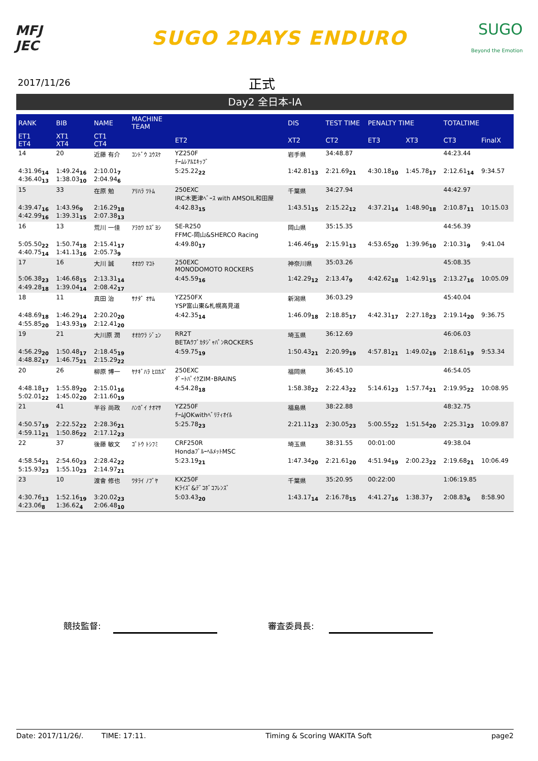MFJ
JEC
SUGO 2DAYS ENDURO
SUGO
Beyond the Emotion
2017/11/26 正式
Day2 全日本-IA
| RANK | BIB | NAME | MACHINE TEAM | | DIS | TEST TIME | | PENALTY TIME | | TOTALTIME | |
| --- | --- | --- | --- | --- | --- | --- | --- | --- | --- | --- | --- |
| ET1 ET4 | XT1 XT4 | CT1 CT4 | | ET2 | XT2 | CT2 | | ET3 | XT3 | CT3 | FinalX |
| 14 | 20 | 近藤 有介 | ｺﾝﾄﾞｳ ﾕｳｽｹ | YZ250F ﾁｰﾑﾚｱﾙｴｷｯﾌﾞ | 岩手県 | 34:48.87 | | | | 44:23.44 | |
| 4:31.96<sub>14</sub> 4:36.40<sub>13</sub> | 1:49.24<sub>16</sub> 1:38.03<sub>10</sub> | 2:10.01<sub>7</sub> 2:04.94<sub>6</sub> | | 5:25.22<sub>22</sub> | 1:42.81<sub>13</sub> | 2:21.69<sub>21</sub> | | 4:30.18<sub>10</sub> | 1:45.78<sub>17</sub> | 2:12.61<sub>14</sub> | 9:34.57 |
| 15 | 33 | 在原 勉 | ｱﾘﾊﾗ ﾂﾄﾑ | 250EXC IRC木更津ﾍﾞｰｽ with AMSOIL和田屋 | 千葉県 | 34:27.94 | | | | 44:42.97 | |
| 4:39.47<sub>16</sub> 4:42.99<sub>16</sub> | 1:43.96<sub>9</sub> 1:39.31<sub>15</sub> | 2:16.29<sub>18</sub> 2:07.38<sub>13</sub> | | 4:42.83<sub>15</sub> | 1:43.51<sub>15</sub> | 2:15.22<sub>12</sub> | | 4:37.21<sub>14</sub> | 1:48.90<sub>18</sub> | 2:10.87<sub>11</sub> | 10:15.03 |
| 16 | 13 | 荒川 一佳 | ｱﾗｶﾜ ｶｽﾞﾖｼ | SE-R250 FFMC-岡山&SHERCO Racing | 岡山県 | 35:15.35 | | | | 44:56.39 | |
| 5:05.50<sub>22</sub> 4:40.75<sub>14</sub> | 1:50.74<sub>18</sub> 1:41.13<sub>16</sub> | 2:15.41<sub>17</sub> 2:05.73<sub>9</sub> | | 4:49.80<sub>17</sub> | 1:46.46<sub>19</sub> | 2:15.91<sub>13</sub> | | 4:53.65<sub>20</sub> | 1:39.96<sub>10</sub> | 2:10.31<sub>9</sub> | 9:41.04 |
| 17 | 16 | 大川 誠 | ｵｵｶﾜ ﾏｺﾄ | 250EXC MONODOMOTO ROCKERS | 神奈川県 | 35:03.26 | | | | 45:08.35 | |
| 5:06.38<sub>23</sub> 4:49.28<sub>18</sub> | 1:46.68<sub>15</sub> 1:39.04<sub>14</sub> | 2:13.31<sub>14</sub> 2:08.42<sub>17</sub> | | 4:45.59<sub>16</sub> | 1:42.29<sub>12</sub> | 2:13.47<sub>9</sub> | | 4:42.62<sub>18</sub> | 1:42.91<sub>15</sub> | 2:13.27<sub>16</sub> | 10:05.09 |
| 18 | 11 | 真田 治 | ｻﾅﾀﾞ ｵｻﾑ | YZ250FX YSP富山東&札幌高見道 | 新潟県 | 36:03.29 | | | | 45:40.04 | |
| 4:48.69<sub>18</sub> 4:55.85<sub>20</sub> | 1:46.29<sub>14</sub> 1:43.93<sub>19</sub> | 2:20.20<sub>20</sub> 2:12.41<sub>20</sub> | | 4:42.35<sub>14</sub> | 1:46.09<sub>18</sub> | 2:18.85<sub>17</sub> | | 4:42.31<sub>17</sub> | 2:27.18<sub>23</sub> | 2:19.14<sub>20</sub> | 9:36.75 |
| 19 | 21 | 大川原 潤 | ｵｵｶﾜﾗ ｼﾞｭﾝ | RR2T BETAｳﾌﾞｶﾀｼﾞｬﾊﾟﾝROCKERS | 埼玉県 | 36:12.69 | | | | 46:06.03 | |
| 4:56.29<sub>20</sub> 4:48.82<sub>17</sub> | 1:50.48<sub>17</sub> 1:46.75<sub>21</sub> | 2:18.45<sub>19</sub> 2:15.29<sub>22</sub> | | 4:59.75<sub>19</sub> | 1:50.43<sub>21</sub> | 2:20.99<sub>19</sub> | | 4:57.81<sub>21</sub> | 1:49.02<sub>19</sub> | 2:18.61<sub>19</sub> | 9:53.34 |
| 20 | 26 | 柳原 博一 | ﾔﾅｷﾞﾊﾗ ﾋﾛｶｽﾞ | 250EXC ﾀﾞｰﾄﾊﾟｲｸZIM･BRAINS | 福岡県 | 36:45.10 | | | | 46:54.05 | |
| 4:48.18<sub>17</sub> 5:02.01<sub>22</sub> | 1:55.89<sub>20</sub> 1:45.02<sub>20</sub> | 2:15.01<sub>16</sub> 2:11.60<sub>19</sub> | | 4:54.28<sub>18</sub> | 1:58.38<sub>22</sub> | 2:22.43<sub>22</sub> | | 5:14.61<sub>23</sub> | 1:57.74<sub>21</sub> | 2:19.95<sub>22</sub> | 10:08.95 |
| 21 | 41 | 半谷 尚政 | ﾊﾝｶﾞｲ ﾅｵﾏｻ | YZ250F ﾁｰﾑJOKwithﾍﾞﾘﾃｨｵｲﾙ | 福島県 | 38:22.88 | | | | 48:32.75 | |
| 4:50.57<sub>19</sub> 4:59.11<sub>21</sub> | 2:22.52<sub>22</sub> 1:50.86<sub>22</sub> | 2:28.36<sub>21</sub> 2:17.12<sub>23</sub> | | 5:25.78<sub>23</sub> | 2:21.11<sub>23</sub> | 2:30.05<sub>23</sub> | | 5:00.55<sub>22</sub> | 1:51.54<sub>20</sub> | 2:25.31<sub>23</sub> | 10:09.87 |
| 22 | 37 | 後藤 敏文 | ｺﾞﾄｳ ﾄｼﾌﾐ | CRF250R HondaﾌﾞﾙｰﾍﾙﾒｯﾄMSC | 埼玉県 | 38:31.55 | | 00:01:00 | | 49:38.04 | |
| 4:58.54<sub>21</sub> 5:15.93<sub>23</sub> | 2:54.60<sub>23</sub> 1:55.10<sub>23</sub> | 2:28.42<sub>22</sub> 2:14.97<sub>21</sub> | | 5:23.19<sub>21</sub> | 1:47.34<sub>20</sub> | 2:21.61<sub>20</sub> | | 4:51.94<sub>19</sub> | 2:00.23<sub>22</sub> | 2:19.68<sub>21</sub> | 10:06.49 |
| 23 | 10 | 渡會 修也 | ﾜﾀﾗｲ ﾉﾌﾞﾔ | KX250F Kﾗｲｽﾞ&ﾃﾞｺﾎﾞｺﾌﾚﾝｽﾞ | 千葉県 | 35:20.95 | | 00:22:00 | | 1:06:19.85 | |
| 4:30.76<sub>13</sub> 4:23.06<sub>8</sub> | 1:52.16<sub>19</sub> 1:36.62<sub>4</sub> | 3:20.02<sub>23</sub> 2:06.48<sub>10</sub> | | 5:03.43<sub>20</sub> | 1:43.17<sub>14</sub> | 2:16.78<sub>15</sub> | | 4:41.27<sub>16</sub> | 1:38.37<sub>7</sub> | 2:08.83<sub>6</sub> | 8:58.90 |
競技監督: 審査委員長:
Date: 2017/11/26/. TIME: 17:11. Timing & Scoring WAKITA Soft page2